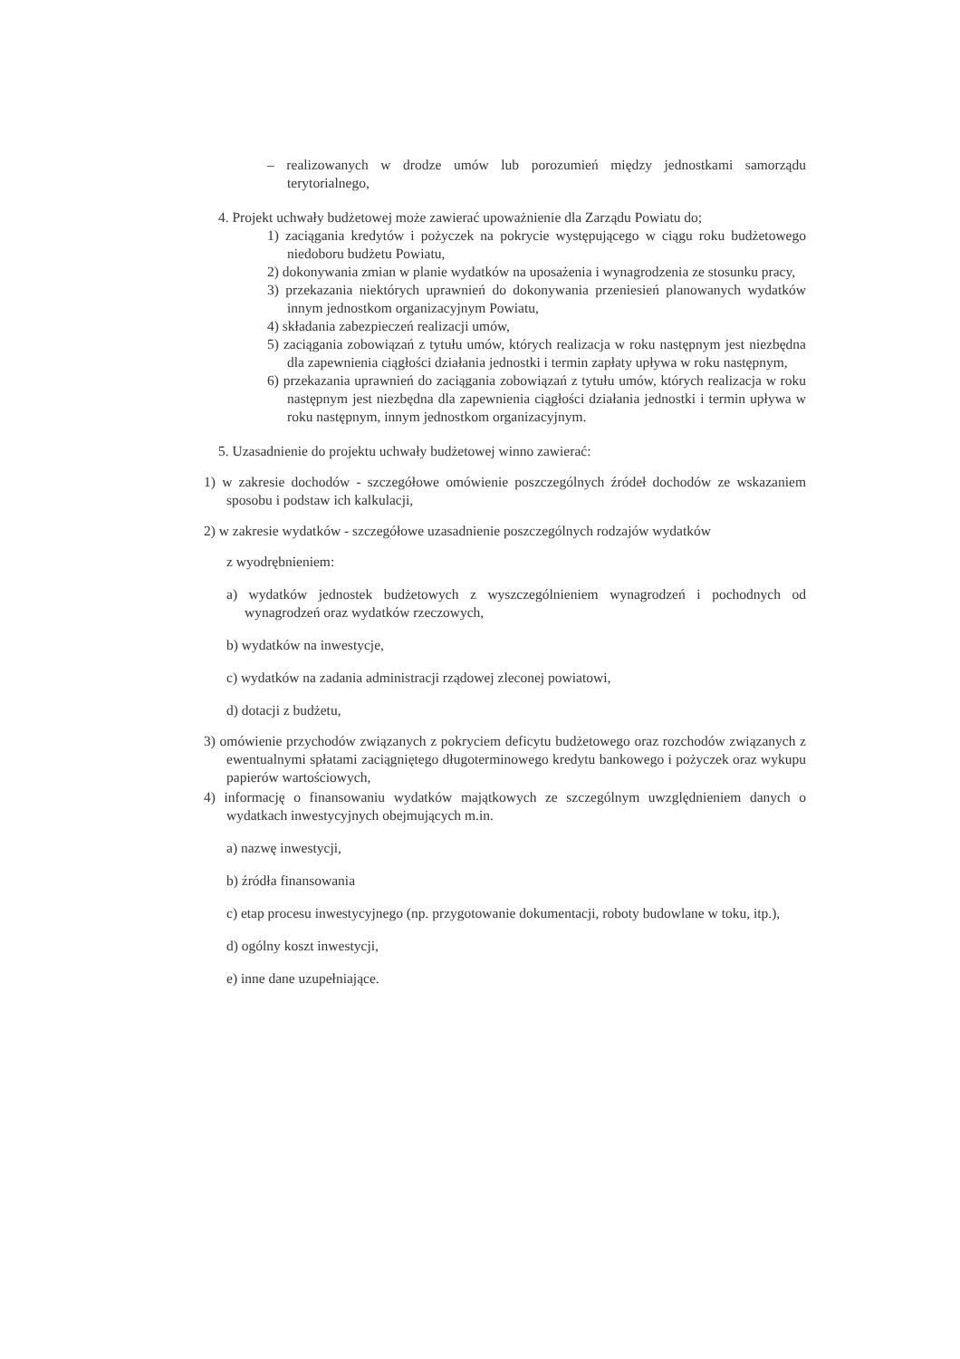– realizowanych w drodze umów lub porozumień między jednostkami samorządu terytorialnego,
4. Projekt uchwały budżetowej może zawierać upoważnienie dla Zarządu Powiatu do;
1) zaciągania kredytów i pożyczek na pokrycie występującego w ciągu roku budżetowego niedoboru budżetu Powiatu,
2) dokonywania zmian w planie wydatków na uposażenia i wynagrodzenia ze stosunku pracy,
3) przekazania niektórych uprawnień do dokonywania przeniesień planowanych wydatków innym jednostkom organizacyjnym Powiatu,
4) składania zabezpieczeń realizacji umów,
5) zaciągania zobowiązań z tytułu umów, których realizacja w roku następnym jest niezbędna dla zapewnienia ciągłości działania jednostki i termin zapłaty upływa w roku następnym,
6) przekazania uprawnień do zaciągania zobowiązań z tytułu umów, których realizacja w roku następnym jest niezbędna dla zapewnienia ciągłości działania jednostki i termin upływa w roku następnym, innym jednostkom organizacyjnym.
5. Uzasadnienie do projektu uchwały budżetowej winno zawierać:
1) w zakresie dochodów - szczegółowe omówienie poszczególnych źródeł dochodów ze wskazaniem sposobu i podstaw ich kalkulacji,
2) w zakresie wydatków - szczegółowe uzasadnienie poszczególnych rodzajów wydatków
z wyodrębnieniem:
a) wydatków jednostek budżetowych z wyszczególnieniem wynagrodzeń i pochodnych od wynagrodzeń oraz wydatków rzeczowych,
b) wydatków na inwestycje,
c) wydatków na zadania administracji rządowej zleconej powiatowi,
d) dotacji z budżetu,
3) omówienie przychodów związanych z pokryciem deficytu budżetowego oraz rozchodów związanych z ewentualnymi spłatami zaciągniętego długoterminowego kredytu bankowego i pożyczek oraz wykupu papierów wartościowych,
4) informację o finansowaniu wydatków majątkowych ze szczególnym uwzględnieniem danych o wydatkach inwestycyjnych obejmujących m.in.
a) nazwę inwestycji,
b) źródła finansowania
c) etap procesu inwestycyjnego (np. przygotowanie dokumentacji, roboty budowlane w toku, itp.),
d) ogólny koszt inwestycji,
e) inne dane uzupełniające.